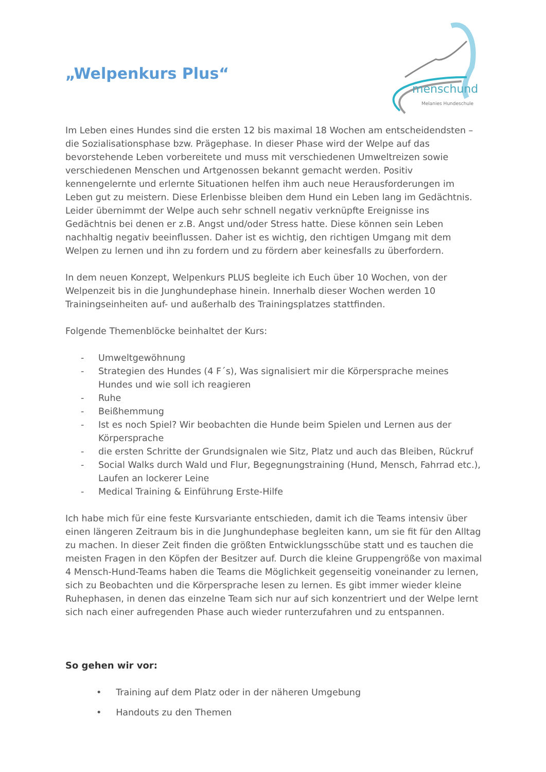„Welpenkurs Plus“
menschund
Melanies Hundeschule
Im Leben eines Hundes sind die ersten 12 bis maximal 18 Wochen am entscheidendsten – die Sozialisationsphase bzw. Prägephase. In dieser Phase wird der Welpe auf das bevorstehende Leben vorbereitete und muss mit verschiedenen Umweltreizen sowie verschiedenen Menschen und Artgenossen bekannt gemacht werden. Positiv kennengelernte und erlernte Situationen helfen ihm auch neue Herausforderungen im Leben gut zu meistern. Diese Erlenbisse bleiben dem Hund ein Leben lang im Gedächtnis. Leider übernimmt der Welpe auch sehr schnell negativ verknüpfte Ereignisse ins Gedächtnis bei denen er z.B. Angst und/oder Stress hatte. Diese können sein Leben nachhaltig negativ beeinflussen. Daher ist es wichtig, den richtigen Umgang mit dem Welpen zu lernen und ihn zu fordern und zu fördern aber keinesfalls zu überfordern.
In dem neuen Konzept, Welpenkurs PLUS begleite ich Euch über 10 Wochen, von der Welpenzeit bis in die Junghundephase hinein. Innerhalb dieser Wochen werden 10 Trainingseinheiten auf- und außerhalb des Trainingsplatzes stattfinden.
Folgende Themenblöcke beinhaltet der Kurs:
- Umweltgewöhnung
- Strategien des Hundes (4 F´s), Was signalisiert mir die Körpersprache meines Hundes und wie soll ich reagieren
- Ruhe
- Beißhemmung
- Ist es noch Spiel? Wir beobachten die Hunde beim Spielen und Lernen aus der Körpersprache
- die ersten Schritte der Grundsignalen wie Sitz, Platz und auch das Bleiben, Rückruf
- Social Walks durch Wald und Flur, Begegnungstraining (Hund, Mensch, Fahrrad etc.), Laufen an lockerer Leine
- Medical Training & Einführung Erste-Hilfe
Ich habe mich für eine feste Kursvariante entschieden, damit ich die Teams intensiv über einen längeren Zeitraum bis in die Junghundephase begleiten kann, um sie fit für den Alltag zu machen. In dieser Zeit finden die größten Entwicklungsschübe statt und es tauchen die meisten Fragen in den Köpfen der Besitzer auf. Durch die kleine Gruppengröße von maximal 4 Mensch-Hund-Teams haben die Teams die Möglichkeit gegenseitig voneinander zu lernen, sich zu Beobachten und die Körpersprache lesen zu lernen. Es gibt immer wieder kleine Ruhephasen, in denen das einzelne Team sich nur auf sich konzentriert und der Welpe lernt sich nach einer aufregenden Phase auch wieder runterzufahren und zu entspannen.
So gehen wir vor:
• Training auf dem Platz oder in der näheren Umgebung
• Handouts zu den Themen